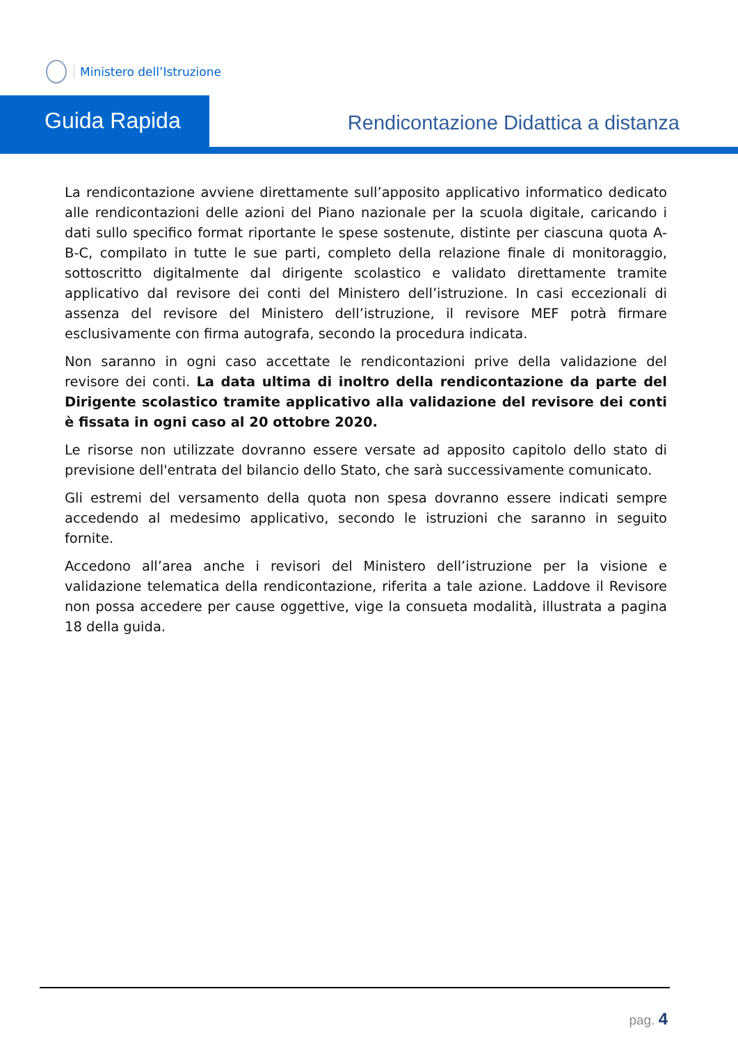Ministero dell’Istruzione
Guida Rapida
Rendicontazione Didattica a distanza
La rendicontazione avviene direttamente sull’apposito applicativo informatico dedicato alle rendicontazioni delle azioni del Piano nazionale per la scuola digitale, caricando i dati sullo specifico format riportante le spese sostenute, distinte per ciascuna quota A-B-C, compilato in tutte le sue parti, completo della relazione finale di monitoraggio, sottoscritto digitalmente dal dirigente scolastico e validato direttamente tramite applicativo dal revisore dei conti del Ministero dell’istruzione. In casi eccezionali di assenza del revisore del Ministero dell’istruzione, il revisore MEF potrà firmare esclusivamente con firma autografa, secondo la procedura indicata.
Non saranno in ogni caso accettate le rendicontazioni prive della validazione del revisore dei conti. La data ultima di inoltro della rendicontazione da parte del Dirigente scolastico tramite applicativo alla validazione del revisore dei conti è fissata in ogni caso al 20 ottobre 2020.
Le risorse non utilizzate dovranno essere versate ad apposito capitolo dello stato di previsione dell'entrata del bilancio dello Stato, che sarà successivamente comunicato.
Gli estremi del versamento della quota non spesa dovranno essere indicati sempre accedendo al medesimo applicativo, secondo le istruzioni che saranno in seguito fornite.
Accedono all’area anche i revisori del Ministero dell’istruzione per la visione e validazione telematica della rendicontazione, riferita a tale azione. Laddove il Revisore non possa accedere per cause oggettive, vige la consueta modalità, illustrata a pagina 18 della guida.
pag. 4